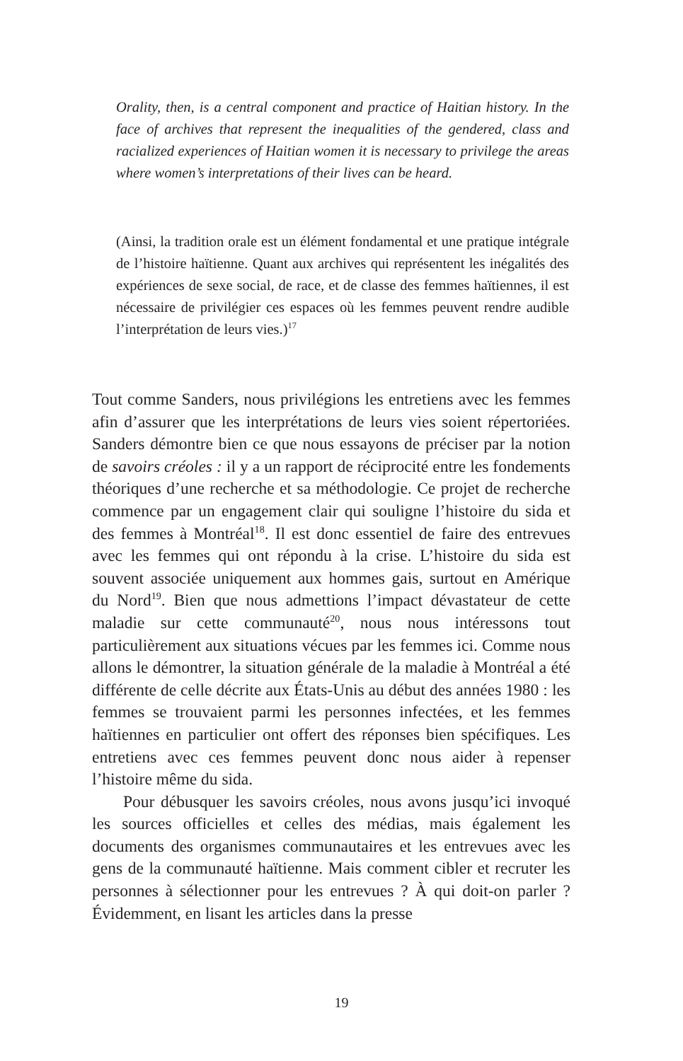Orality, then, is a central component and practice of Haitian history. In the face of archives that represent the inequalities of the gendered, class and racialized experiences of Haitian women it is necessary to privilege the areas where women’s interpretations of their lives can be heard.
(Ainsi, la tradition orale est un élément fondamental et une pratique intégrale de l’histoire haïtienne. Quant aux archives qui représentent les inégalités des expériences de sexe social, de race, et de classe des femmes haïtiennes, il est nécessaire de privilégier ces espaces où les femmes peuvent rendre audible l’interprétation de leurs vies.)<sup>17</sup>
Tout comme Sanders, nous privilégions les entretiens avec les femmes afin d’assurer que les interprétations de leurs vies soient répertoriées. Sanders démontre bien ce que nous essayons de préciser par la notion de savoirs créoles : il y a un rapport de réciprocité entre les fondements théoriques d’une recherche et sa méthodologie. Ce projet de recherche commence par un engagement clair qui souligne l’histoire du sida et des femmes à Montréal<sup>18</sup>. Il est donc essentiel de faire des entrevues avec les femmes qui ont répondu à la crise. L’histoire du sida est souvent associée uniquement aux hommes gais, surtout en Amérique du Nord<sup>19</sup>. Bien que nous admettions l’impact dévastateur de cette maladie sur cette communauté<sup>20</sup>, nous nous intéressons tout particulièrement aux situations vécues par les femmes ici. Comme nous allons le démontrer, la situation générale de la maladie à Montréal a été différente de celle décrite aux États-Unis au début des années 1980 : les femmes se trouvaient parmi les personnes infectées, et les femmes haïtiennes en particulier ont offert des réponses bien spécifiques. Les entretiens avec ces femmes peuvent donc nous aider à repenser l’histoire même du sida.
Pour débusquer les savoirs créoles, nous avons jusqu’ici invoqué les sources officielles et celles des médias, mais également les documents des organismes communautaires et les entrevues avec les gens de la communauté haïtienne. Mais comment cibler et recruter les personnes à sélectionner pour les entrevues ? À qui doit-on parler ? Évidemment, en lisant les articles dans la presse
19